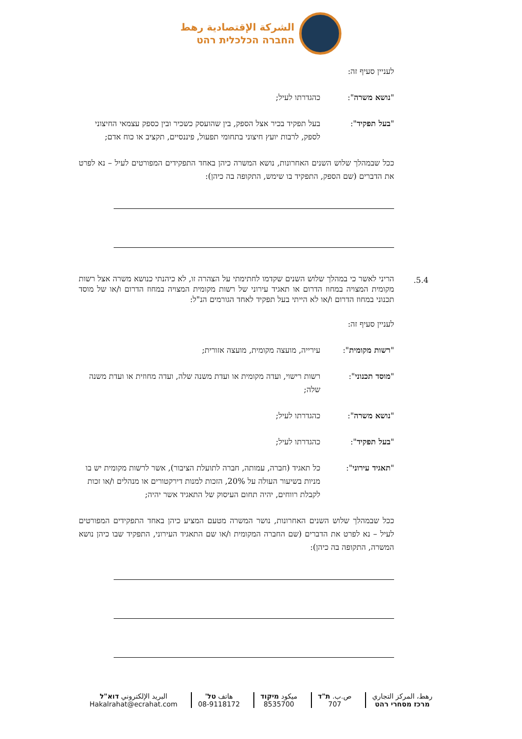الشركة الإقتصادية رهط
החברה הכלכלית רהט
לעניין סעיף זה:
"נושא משרה": כהגדרתו לעיל;
"בעל תפקיד": בעל תפקיד בכיר אצל הספק, בין שהועסק כשכיר ובין כספק עצמאי החיצוני לספק, לרבות יועץ חיצוני בתחומי תפעול, פיננסיים, תקציב או כוח אדם;
ככל שבמהלך שלוש השנים האחרונות, נושא המשרה כיהן באחד התפקידים המפורטים לעיל – נא לפרט את הדברים (שם הספק, התפקיד בו שימש, התקופה בה כיהן):
5.4.
הריני לאשר כי במהלך שלוש השנים שקדמו לחתימתי על הצהרה זו, לא כיהנתי כנושא משרה אצל רשות מקומית המצויה במחוז הדרום או תאגיד עירוני של רשות מקומית המצויה במחוז הדרום ו/או של מוסד תכנוני במחוז הדרום ו/או לא הייתי בעל תפקיד לאחד הגורמים הנ"ל:
לעניין סעיף זה:
"רשות מקומית": עירייה, מועצה מקומית, מועצה אזורית;
"מוסד תכנוני": רשות רישוי, ועדה מקומית או ועדת משנה שלה, ועדה מחוזית או ועדת משנה שלה;
"נושא משרה": כהגדרתו לעיל;
"בעל תפקיד": כהגדרתו לעיל;
"תאגיד עירוני": כל תאגיד (חברה, עמותה, חברה לתועלת הציבור), אשר לרשות מקומית יש בו מניות בשיעור העולה על 20%, הזכות למנות דירקטורים או מנהלים ו/או זכות לקבלת רווחים, יהיה תחום העיסוק של התאגיד אשר יהיה;
ככל שבמהלך שלוש השנים האחרונות, נושר המשרה מטעם המציע כיהן באחד התפקידים המפורטים לעיל – נא לפרט את הדברים (שם החברה המקומית ו/או שם התאגיד העירוני, התפקיד שבו כיהן נושא המשרה, התקופה בה כיהן):
رهط، المركز التجاري
מרכז מסחרי רהט
ص.ب. ת"ד
707
ميكود מיקוד
8535700
هاتف טל'
08-9118172
البريد الإلكتروني דוא"ל
Hakalrahat@ecrahat.com